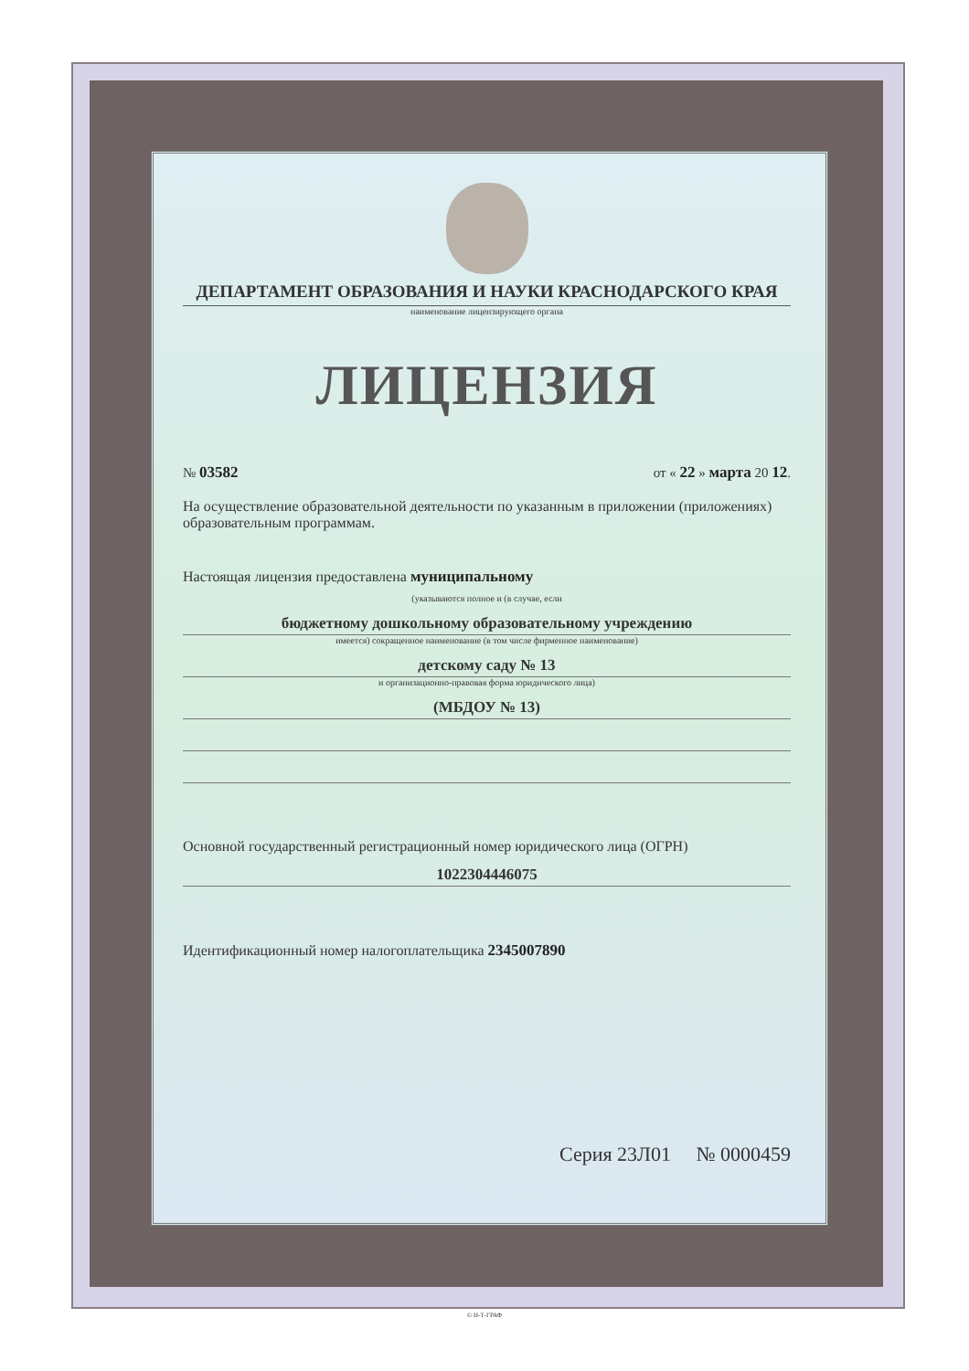ДЕПАРТАМЕНТ ОБРАЗОВАНИЯ И НАУКИ КРАСНОДАРСКОГО КРАЯ
наименование лицензирующего органа
ЛИЦЕНЗИЯ
№ 03582 от « 22 » марта 20 12.
На осуществление образовательной деятельности по указанным в приложении (приложениях) образовательным программам.
Настоящая лицензия предоставлена муниципальному
(указываются полное и (в случае, если
бюджетному дошкольному образовательному учреждению
имеется) сокращенное наименование (в том числе фирменное наименование)
детскому саду № 13
и организационно-правовая форма юридического лица)
(МБДОУ № 13)
Основной государственный регистрационный номер юридического лица (ОГРН)
1022304446075
Идентификационный номер налогоплательщика 2345007890
Серия 23Л01 № 0000459
© Н-Т-ГРАФ